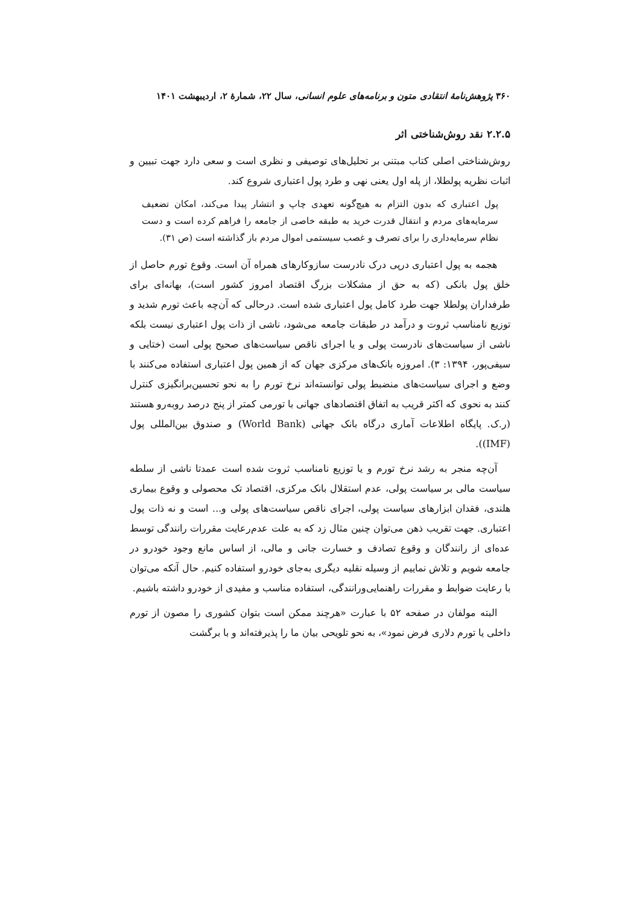۳۶۰ پژوهش‌نامهٔ انتقادی متون و برنامه‌های علوم انسانی، سال ۲۲، شمارهٔ ۲، اردیبهشت ۱۴۰۱
۲.۲.۵ نقد روش‌شناختی اثر
روش‌شناختی اصلی کتاب مبتنی بر تحلیل‌های توصیفی و نظری است و سعی دارد جهت تبیین و اثبات نظریه پولطلا، از پله اول یعنی نهی و طرد پول اعتباری شروع کند.
پول اعتباری که بدون التزام به هیچ‌گونه تعهدی چاپ و انتشار پیدا می‌کند، امکان تضعیف سرمایه‌های مردم و انتقال قدرت خرید به طبقه خاصی از جامعه را فراهم کرده است و دست نظام سرمایه‌داری را برای تصرف و غصب سیستمی اموال مردم باز گذاشته است (ص ۳۱).
هجمه به پول اعتباری درپی درک نادرست سازوکارهای همراه آن است. وقوع تورم حاصل از خلق پول بانکی (که به حق از مشکلات بزرگ اقتصاد امروز کشور است)، بهانه‌ای برای طرفداران پولطلا جهت طرد کامل پول اعتباری شده است. درحالی که آن‌چه باعث تورم شدید و توزیع نامناسب ثروت و درآمد در طبقات جامعه می‌شود، ناشی از ذات پول اعتباری نیست بلکه ناشی از سیاست‌های نادرست پولی و یا اجرای ناقص سیاست‌های صحیح پولی است (ختایی و سیفی‌پور، ۱۳۹۴: ۳). امروزه بانک‌های مرکزی جهان که از همین پول اعتباری استفاده می‌کنند با وضع و اجرای سیاست‌های منضبط پولی توانسته‌اند نرخ تورم را به نحو تحسین‌برانگیزی کنترل کنند به نحوی که اکثر قریب به اتفاق اقتصادهای جهانی با تورمی کمتر از پنج درصد روبه‌رو هستند (ر.ک. پایگاه اطلاعات آماری درگاه بانک جهانی (World Bank) و صندوق بین‌المللی پول (IMF)).
آن‌چه منجر به رشد نرخ تورم و یا توزیع نامناسب ثروت شده است عمدتا ناشی از سلطه سیاست مالی بر سیاست پولی، عدم استقلال بانک مرکزی، اقتصاد تک محصولی و وقوع بیماری هلندی، فقدان ابزارهای سیاست پولی، اجرای ناقص سیاست‌های پولی و... است و نه ذات پول اعتباری. جهت تقریب ذهن می‌توان چنین مثال زد که به علت عدم‌رعایت مقررات رانندگی توسط عده‌ای از رانندگان و وقوع تصادف و خسارت جانی و مالی، از اساس مانع وجود خودرو در جامعه شویم و تلاش نماییم از وسیله نقلیه دیگری به‌جای خودرو استفاده کنیم. حال آنکه می‌توان با رعایت ضوابط و مقررات راهنمایی‌ورانندگی، استفاده مناسب و مفیدی از خودرو داشته باشیم.
البته مولفان در صفحه ۵۲ با عبارت «هرچند ممکن است بتوان کشوری را مصون از تورم داخلی یا تورم دلاری فرض نمود»، به نحو تلویحی بیان ما را پذیرفته‌اند و با برگشت